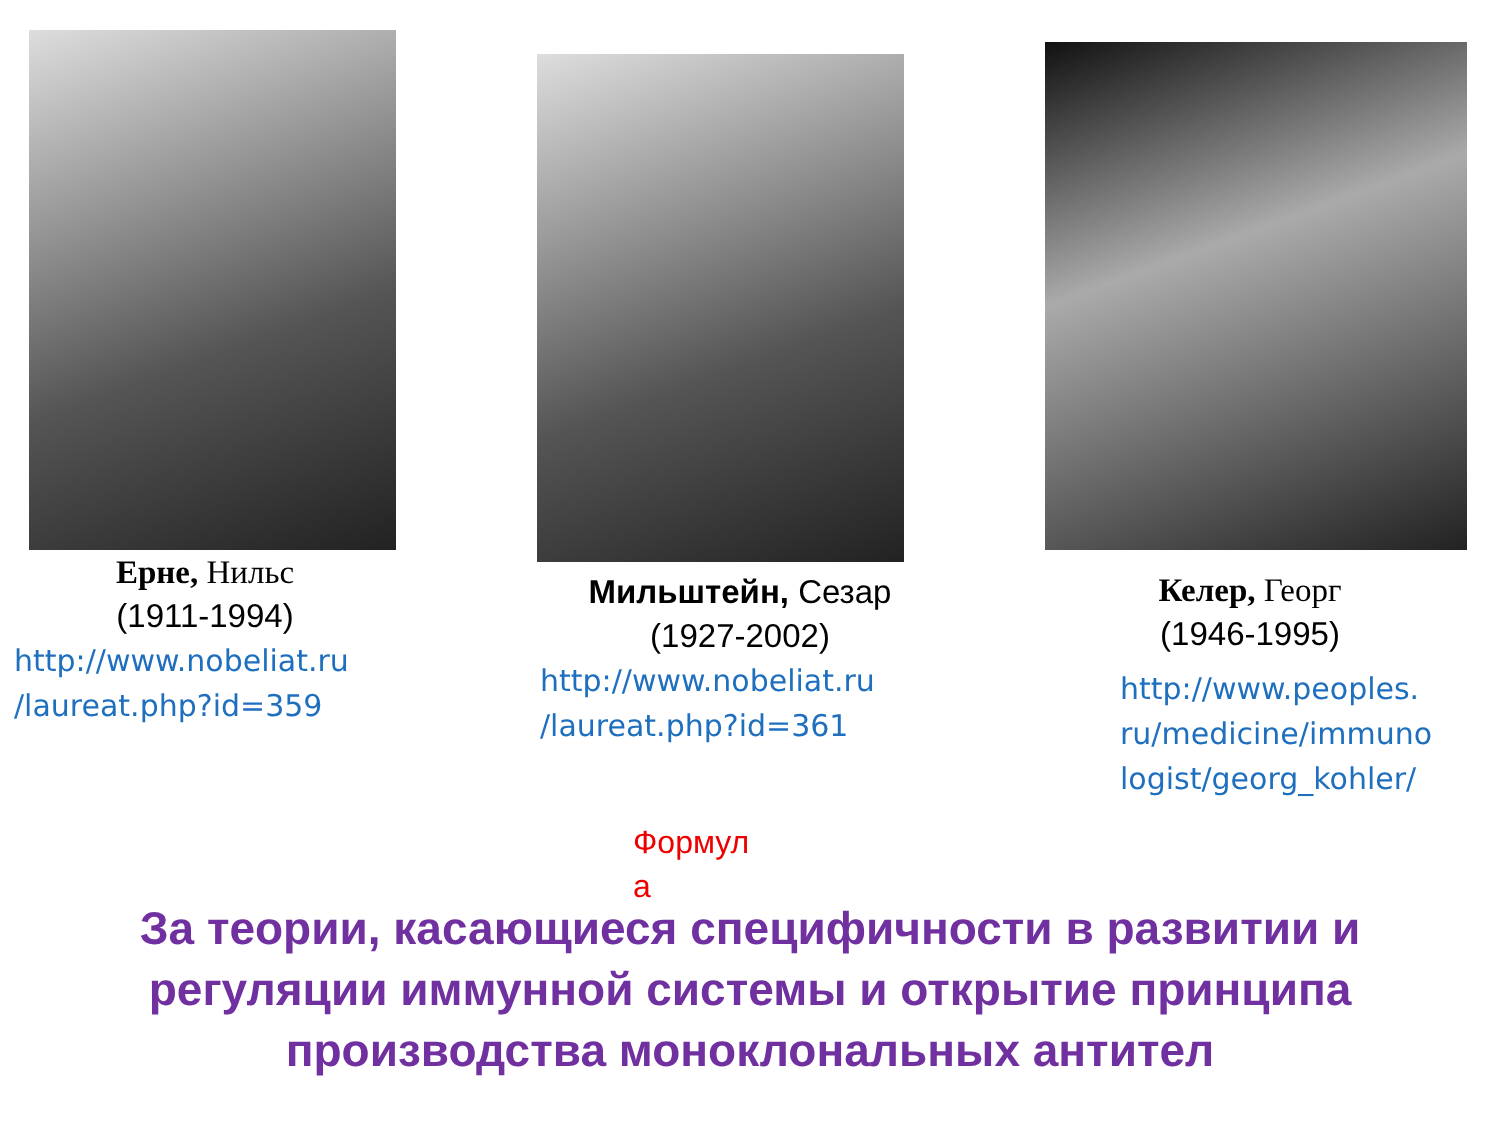Ерне, Нильс
(1911-1994)
http://www.nobeliat.ru
/laureat.php?id=359
Мильштейн, Сезар
(1927-2002)
http://www.nobeliat.ru
/laureat.php?id=361
Келер, Георг
(1946-1995)
http://www.peoples.
ru/medicine/immuno
logist/georg_kohler/
Формул
а
За теории, касающиеся специфичности в развитии и
регуляции иммунной системы и открытие принципа
производства моноклональных антител